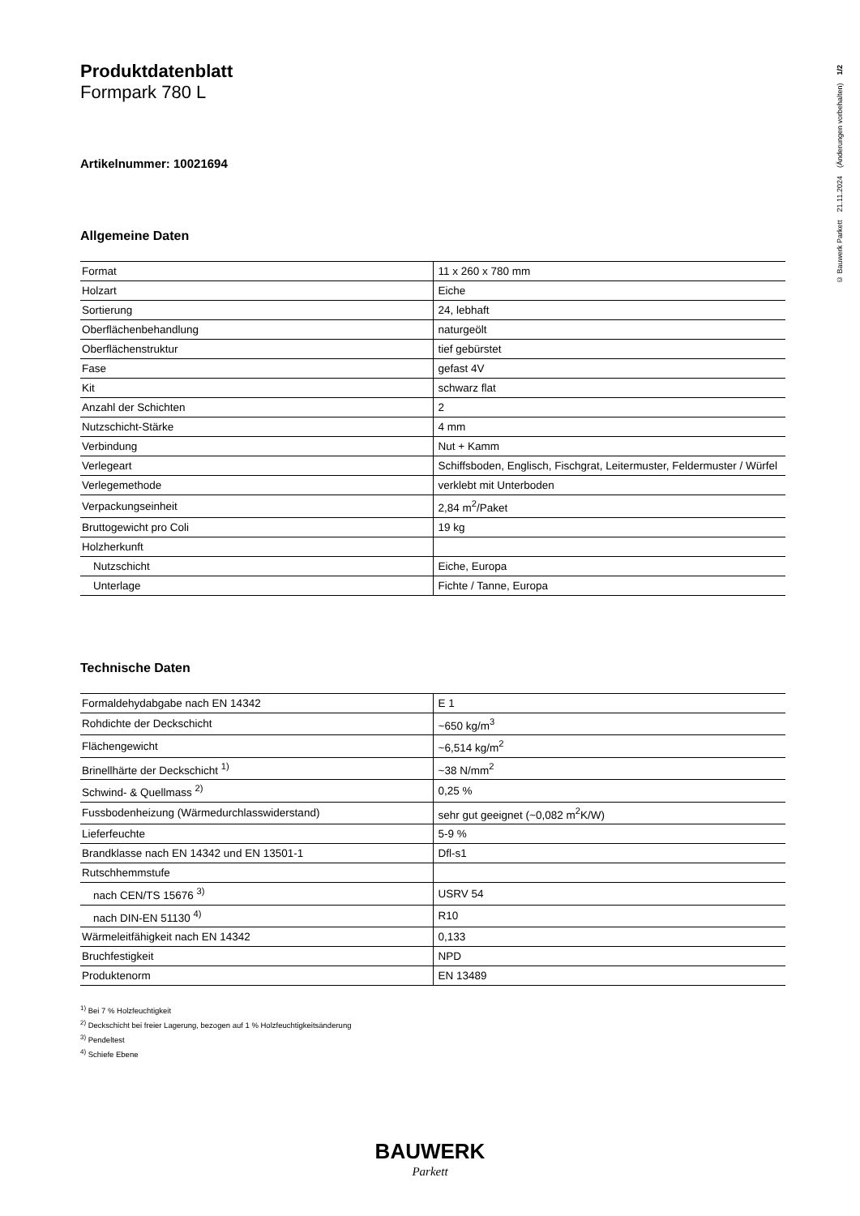Produktdatenblatt
Formpark 780 L
Artikelnummer: 10021694
Allgemeine Daten
| Format | 11 x 260 x 780 mm |
| Holzart | Eiche |
| Sortierung | 24, lebhaft |
| Oberflächenbehandlung | naturgeölt |
| Oberflächenstruktur | tief gebürstet |
| Fase | gefast 4V |
| Kit | schwarz flat |
| Anzahl der Schichten | 2 |
| Nutzschicht-Stärke | 4 mm |
| Verbindung | Nut + Kamm |
| Verlegeart | Schiffsboden, Englisch, Fischgrat, Leitermuster, Feldermuster / Würfel |
| Verlegemethode | verklebt mit Unterboden |
| Verpackungseinheit | 2,84 m<sup>2</sup>/Paket |
| Bruttogewicht pro Coli | 19 kg |
| Holzherkunft | |
| Nutzschicht | Eiche, Europa |
| Unterlage | Fichte / Tanne, Europa |
Technische Daten
| Formaldehydabgabe nach EN 14342 | E 1 |
| Rohdichte der Deckschicht | ~650 kg/m<sup>3</sup> |
| Flächengewicht | ~6,514 kg/m<sup>2</sup> |
| Brinellhärte der Deckschicht <sup>1)</sup> | ~38 N/mm<sup>2</sup> |
| Schwind- & Quellmass <sup>2)</sup> | 0,25 % |
| Fussbodenheizung (Wärmedurchlasswiderstand) | sehr gut geeignet (~0,082 m<sup>2</sup>K/W) |
| Lieferfeuchte | 5-9 % |
| Brandklasse nach EN 14342 und EN 13501-1 | Dfl-s1 |
| Rutschhemmstufe | |
| nach CEN/TS 15676 <sup>3)</sup> | USRV 54 |
| nach DIN-EN 51130 <sup>4)</sup> | R10 |
| Wärmeleitfähigkeit nach EN 14342 | 0,133 |
| Bruchfestigkeit | NPD |
| Produktenorm | EN 13489 |
<sup>1)</sup> Bei 7 % Holzfeuchtigkeit
<sup>2)</sup> Deckschicht bei freier Lagerung, bezogen auf 1 % Holzfeuchtigkeitsänderung
<sup>3)</sup> Pendeltest
<sup>4)</sup> Schiefe Ebene
© Bauwerk Parkett 21.11.2024 (Änderungen vorbehalten) 1/2
BAUWERK
Parkett